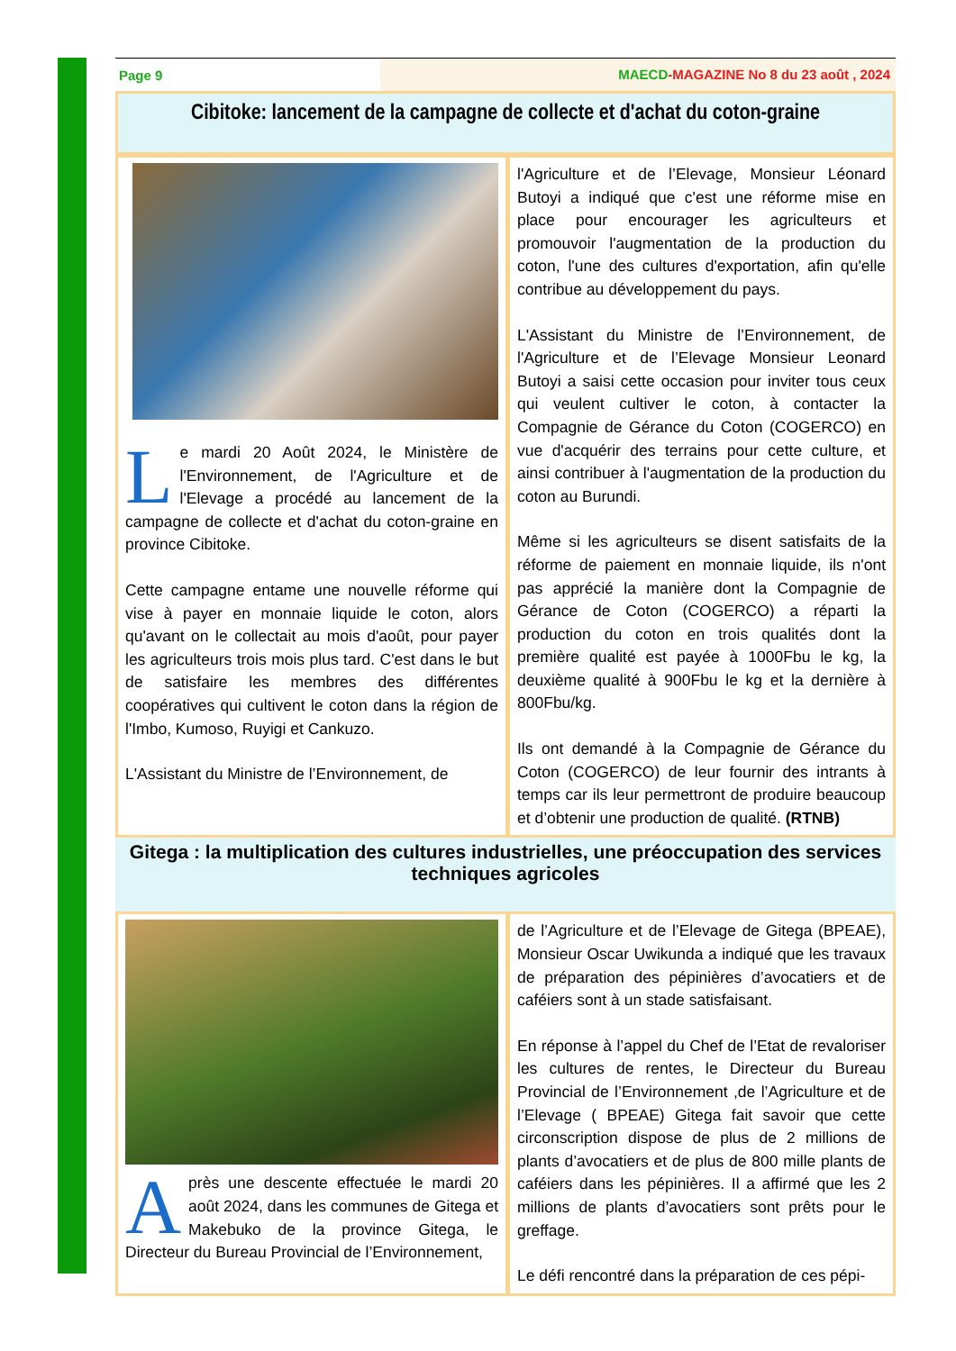Page 9 MAECD-MAGAZINE No 8 du 23 août , 2024
Cibitoke: lancement de la campagne de collecte et d'achat du coton-graine
Le mardi 20 Août 2024, le Ministère de l'Environnement, de l'Agriculture et de l'Elevage a procédé au lancement de la campagne de collecte et d'achat du coton-graine en province Cibitoke.
Cette campagne entame une nouvelle réforme qui vise à payer en monnaie liquide le coton, alors qu'avant on le collectait au mois d'août, pour payer les agriculteurs trois mois plus tard. C'est dans le but de satisfaire les membres des différentes coopératives qui cultivent le coton dans la région de l'Imbo, Kumoso, Ruyigi et Cankuzo.
L'Assistant du Ministre de l’Environnement, de
l'Agriculture et de l’Elevage, Monsieur Léonard Butoyi a indiqué que c'est une réforme mise en place pour encourager les agriculteurs et promouvoir l'augmentation de la production du coton, l'une des cultures d'exportation, afin qu'elle contribue au développement du pays.
L'Assistant du Ministre de l’Environnement, de l'Agriculture et de l’Elevage Monsieur Leonard Butoyi a saisi cette occasion pour inviter tous ceux qui veulent cultiver le coton, à contacter la Compagnie de Gérance du Coton (COGERCO) en vue d'acquérir des terrains pour cette culture, et ainsi contribuer à l'augmentation de la production du coton au Burundi.
Même si les agriculteurs se disent satisfaits de la réforme de paiement en monnaie liquide, ils n'ont pas apprécié la manière dont la Compagnie de Gérance de Coton (COGERCO) a réparti la production du coton en trois qualités dont la première qualité est payée à 1000Fbu le kg, la deuxième qualité à 900Fbu le kg et la dernière à 800Fbu/kg.
Ils ont demandé à la Compagnie de Gérance du Coton (COGERCO) de leur fournir des intrants à temps car ils leur permettront de produire beaucoup et d’obtenir une production de qualité. (RTNB)
Gitega : la multiplication des cultures industrielles, une préoccupation des services techniques agricoles
Après une descente effectuée le mardi 20 août 2024, dans les communes de Gitega et Makebuko de la province Gitega, le Directeur du Bureau Provincial de l’Environnement,
de l’Agriculture et de l’Elevage de Gitega (BPEAE), Monsieur Oscar Uwikunda a indiqué que les travaux de préparation des pépinières d’avocatiers et de caféiers sont à un stade satisfaisant.
En réponse à l’appel du Chef de l’Etat de revaloriser les cultures de rentes, le Directeur du Bureau Provincial de l’Environnement ,de l’Agriculture et de l’Elevage ( BPEAE) Gitega fait savoir que cette circonscription dispose de plus de 2 millions de plants d’avocatiers et de plus de 800 mille plants de caféiers dans les pépinières. Il a affirmé que les 2 millions de plants d’avocatiers sont prêts pour le greffage.
Le défi rencontré dans la préparation de ces pépi-